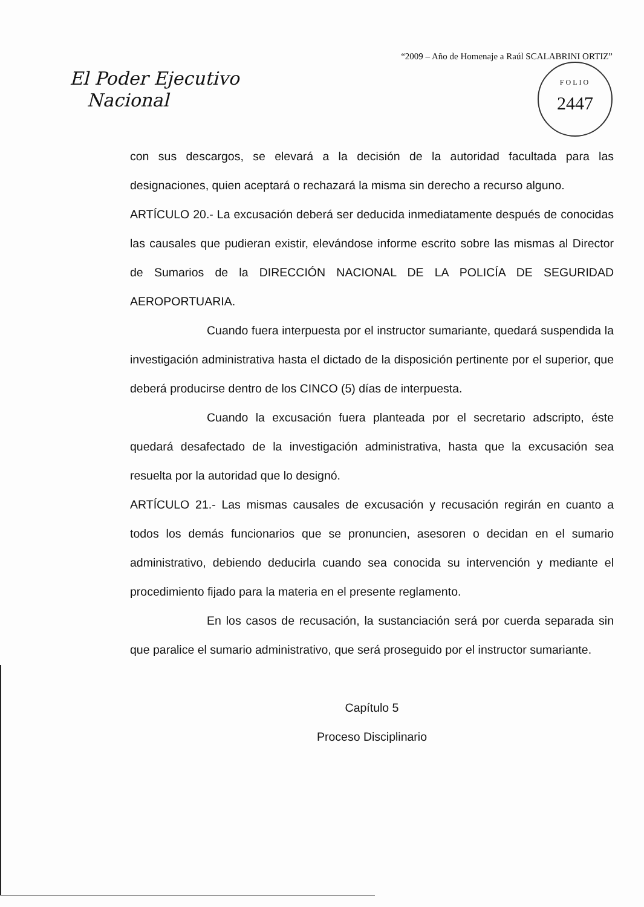“2009 – Año de Homenaje a Raúl SCALABRINI ORTIZ”
El Poder Ejecutivo
Nacional
FOLIO
2447
con sus descargos, se elevará a la decisión de la autoridad facultada para las designaciones, quien aceptará o rechazará la misma sin derecho a recurso alguno.
ARTÍCULO 20.- La excusación deberá ser deducida inmediatamente después de conocidas las causales que pudieran existir, elevándose informe escrito sobre las mismas al Director de Sumarios de la DIRECCIÓN NACIONAL DE LA POLICÍA DE SEGURIDAD AEROPORTUARIA.
Cuando fuera interpuesta por el instructor sumariante, quedará suspendida la investigación administrativa hasta el dictado de la disposición pertinente por el superior, que deberá producirse dentro de los CINCO (5) días de interpuesta.
Cuando la excusación fuera planteada por el secretario adscripto, éste quedará desafectado de la investigación administrativa, hasta que la excusación sea resuelta por la autoridad que lo designó.
ARTÍCULO 21.- Las mismas causales de excusación y recusación regirán en cuanto a todos los demás funcionarios que se pronuncien, asesoren o decidan en el sumario administrativo, debiendo deducirla cuando sea conocida su intervención y mediante el procedimiento fijado para la materia en el presente reglamento.
En los casos de recusación, la sustanciación será por cuerda separada sin que paralice el sumario administrativo, que será proseguido por el instructor sumariante.
Capítulo 5
Proceso Disciplinario